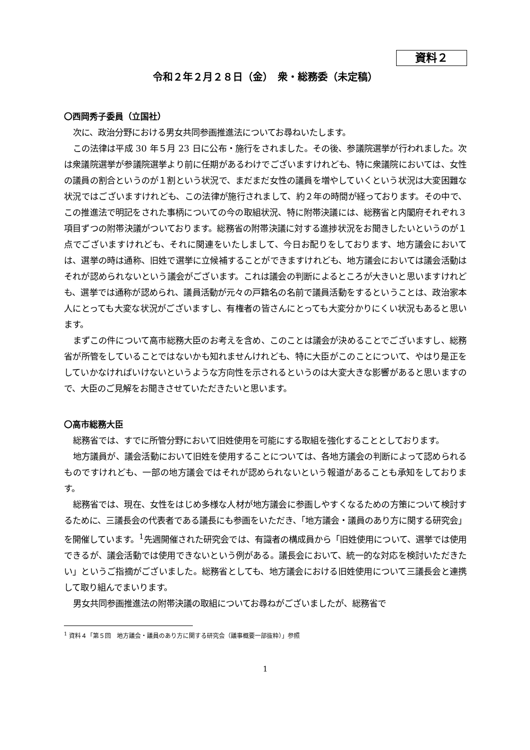資料２
令和２年２月２８日（金）　衆・総務委（未定稿）
〇西岡秀子委員（立国社）
次に、政治分野における男女共同参画推進法についてお尋ねいたします。
この法律は平成 30 年５月 23 日に公布・施行をされました。その後、参議院選挙が行われました。次は衆議院選挙が参議院選挙より前に任期があるわけでございますけれども、特に衆議院においては、女性の議員の割合というのが１割という状況で、まだまだ女性の議員を増やしていくという状況は大変困難な状況ではございますけれども、この法律が施行されまして、約２年の時間が経っております。その中で、この推進法で明記をされた事柄についての今の取組状況、特に附帯決議には、総務省と内閣府それぞれ３項目ずつの附帯決議がついております。総務省の附帯決議に対する進捗状況をお聞きしたいというのが１点でございますけれども、それに関連をいたしまして、今日お配りをしております、地方議会においては、選挙の時は通称、旧姓で選挙に立候補することができますけれども、地方議会においては議会活動はそれが認められないという議会がございます。これは議会の判断によるところが大きいと思いますけれども、選挙では通称が認められ、議員活動が元々の戸籍名の名前で議員活動をするということは、政治家本人にとっても大変な状況がございますし、有権者の皆さんにとっても大変分かりにくい状況もあると思います。
まずこの件について高市総務大臣のお考えを含め、このことは議会が決めることでございますし、総務省が所管をしていることではないかも知れませんけれども、特に大臣がこのことについて、やはり是正をしていかなければいけないというような方向性を示されるというのは大変大きな影響があると思いますので、大臣のご見解をお聞きさせていただきたいと思います。
〇高市総務大臣
総務省では、すでに所管分野において旧姓使用を可能にする取組を強化することとしております。
地方議員が、議会活動において旧姓を使用することについては、各地方議会の判断によって認められるものですけれども、一部の地方議会ではそれが認められないという報道があることも承知をしております。
総務省では、現在、女性をはじめ多様な人材が地方議会に参画しやすくなるための方策について検討するために、三議長会の代表者である議長にも参画をいただき、「地方議会・議員のあり方に関する研究会」を開催しています。<sup>1</sup>先週開催された研究会では、有識者の構成員から「旧姓使用について、選挙では使用できるが、議会活動では使用できないという例がある。議長会において、統一的な対応を検討いただきたい」というご指摘がございました。総務省としても、地方議会における旧姓使用について三議長会と連携して取り組んでまいります。
男女共同参画推進法の附帯決議の取組についてお尋ねがございましたが、総務省で
<sup>1</sup> 資料４「第５回　地方議会・議員のあり方に関する研究会（議事概要一部抜粋）」参照
1